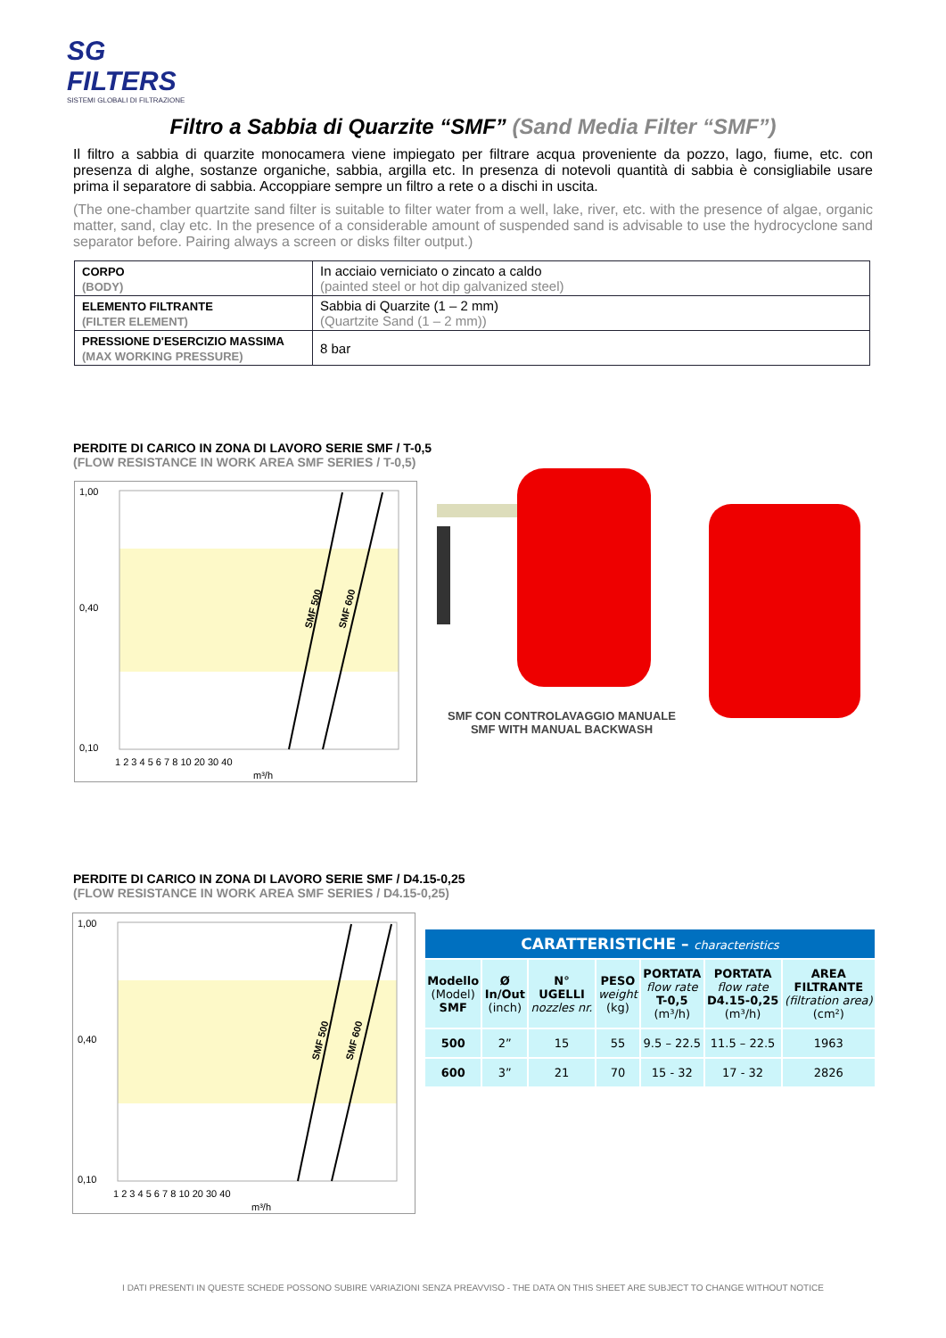SG FILTERS
SISTEMI GLOBALI DI FILTRAZIONE
Filtro a Sabbia di Quarzite “SMF” (Sand Media Filter “SMF”)
Il filtro a sabbia di quarzite monocamera viene impiegato per filtrare acqua proveniente da pozzo, lago, fiume, etc. con presenza di alghe, sostanze organiche, sabbia, argilla etc. In presenza di notevoli quantità di sabbia è consigliabile usare prima il separatore di sabbia. Accoppiare sempre un filtro a rete o a dischi in uscita.
(The one-chamber quartzite sand filter is suitable to filter water from a well, lake, river, etc. with the presence of algae, organic matter, sand, clay etc. In the presence of a considerable amount of suspended sand is advisable to use the hydrocyclone sand separator before. Pairing always a screen or disks filter output.)
| CORPO (BODY) | In acciaio verniciato o zincato a caldo (painted steel or hot dip galvanized steel) |
| ELEMENTO FILTRANTE (FILTER ELEMENT) | Sabbia di Quarzite (1 – 2 mm) (Quartzite Sand (1 – 2 mm)) |
| PRESSIONE D'ESERCIZIO MASSIMA (MAX WORKING PRESSURE) | 8 bar |
PERDITE DI CARICO IN ZONA DI LAVORO SERIE SMF / T-0,5
(FLOW RESISTANCE IN WORK AREA SMF SERIES / T-0,5)
1,00
0,40
0,10
1 2 3 4 5 6 7 8 10 20 30 40
m³/h
SMF 500
SMF 600
SMF CON CONTROLAVAGGIO MANUALE
SMF WITH MANUAL BACKWASH
PERDITE DI CARICO IN ZONA DI LAVORO SERIE SMF / D4.15-0,25
(FLOW RESISTANCE IN WORK AREA SMF SERIES / D4.15-0,25)
1,00
0,40
0,10
1 2 3 4 5 6 7 8 10 20 30 40
m³/h
SMF 500
SMF 600
| CARATTERISTICHE – characteristics | | | | | | |
| --- | --- | --- | --- | --- | --- | --- |
| Modello (Model) SMF | Ø In/Out (inch) | N° UGELLI nozzles nr. | PESO weight (kg) | PORTATA flow rate T-0,5 (m³/h) | PORTATA flow rate D4.15-0,25 (m³/h) | AREA FILTRANTE (filtration area) (cm²) |
| 500 | 2” | 15 | 55 | 9.5 – 22.5 | 11.5 – 22.5 | 1963 |
| 600 | 3” | 21 | 70 | 15 - 32 | 17 - 32 | 2826 |
I DATI PRESENTI IN QUESTE SCHEDE POSSONO SUBIRE VARIAZIONI SENZA PREAVVISO - THE DATA ON THIS SHEET ARE SUBJECT TO CHANGE WITHOUT NOTICE